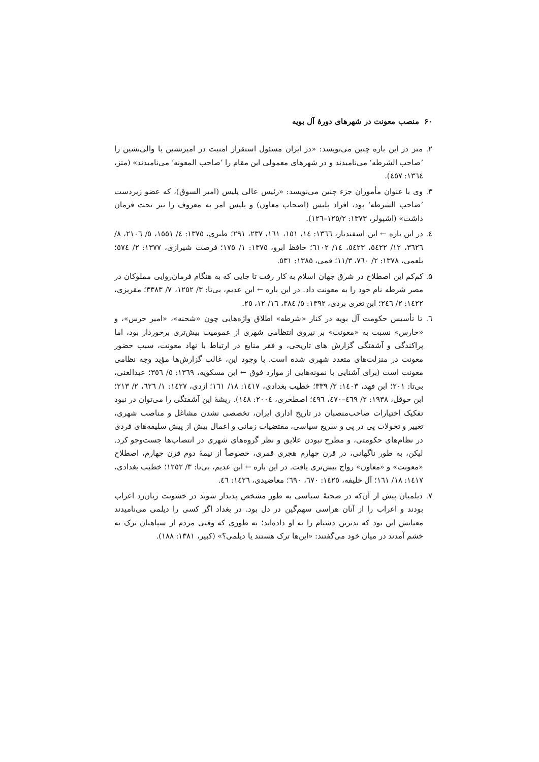۶۰ منصب معونت در شهرهای دورهٔ آل بویه
۲. متز در این باره چنین می‌نویسد: «در ایران مسئول استقرار امنیت در امیرنشین یا والی‌نشین را ’صاحب الشرطه‘ می‌نامیدند و در شهرهای معمولی این مقام را ’صاحب المعونه‘ می‌نامیدند» (متز، ١٣٦٤: ٤٥٧).
۳. وی با عنوان مأموران جزء چنین می‌نویسد: «رئیس عالی پلیس (امیر السوق)، که عضو زیردست ’صاحب الشرطه‘ بود، افراد پلیس (اصحاب معاون) و پلیس امر به معروف را نیز تحت فرمان داشت» (اشپولر، ١٣٧٣: ١٢٥/٢–١٢٦).
٤. در این باره ← ابن اسفندیار، ١٣٦٦: ١٤، ١٥١، ١٦١، ٢٣٧، ٢٩١؛ طبری، ١٣٧٥: ٤/ ١٥٥١، ٥/ ٢١٠٦، ٨/ ٣٦٢٦، ١٢/ ٥٤٢٢، ٥٤٢٣، ١٤/ ٦١٠٢؛ حافظ ابرو، ١٣٧٥: ١/ ١٧٥؛ فرصت شیرازی، ١٣٧٧: ٢/ ٥٧٤؛ بلعمی، ١٣٧٨: ٢/ ٧٦٠، ١١/٣؛ قمی، ١٣٨٥: ٥٣١.
۵. کم‌کم این اصطلاح در شرق جهان اسلام به کار رفت تا جایی که به هنگام فرمان‌روایی مملوکان در مصر شرطه نام خود را به معونت داد. در این باره ← ابن عدیم، بی‌تا: ٣/ ١٢٥٢، ٧/ ٣٣٨٣؛ مقریزی، ١٤٢٢: ٢/ ٢٤٦؛ ابن تغری بردی، ١٣٩٢: ٥/ ٣٨٤، ١٦/ ١٢، ٢٥.
٦. تا تأسیس حکومت آل بویه در کنار «شرطه» اطلاق واژه‌هایی چون «شحنه»، «امیر حرس»، و «حارس» نسبت به «معونت» بر نیروی انتظامی شهری از عمومیت بیش‌تری برخوردار بود، اما پراکندگی و آشفتگی گزارش های تاریخی، و فقر منابع در ارتباط با نهاد معونت، سبب حضور معونت در منزلت‌های متعدد شهری شده است. با وجود این، غالب گزارش‌ها مؤید وجه نظامی معونت است (برای آشنایی با نمونه‌هایی از موارد فوق ← ابن مسکویه، ١٣٦٩: ٥/ ٣٥٦؛ عبدالغنی، بی‌تا: ٢٠١؛ ابن فهد، ١٤٠٣: ٢/ ٣٣٩؛ خطیب بغدادی، ١٤١٧: ١٨/ ١٦١؛ ازدی، ١٤٢٧: ١/ ٦٢٦، ٢/ ٢١٣؛ ابن حوقل، ١٩٣٨: ٢/ ٤٦٩–٤٧٠، ٤٩٦؛ اصطخری، ٢٠٠٤: ١٤٨). ریشهٔ این آشفتگی را می‌توان در نبود تفکیک اختیارات صاحب‌منصبان در تاریخ اداری ایران، تخصصی نشدن مشاغل و مناصب شهری، تغییر و تحولات پی در پی و سریع سیاسی، مقتضیات زمانی و اعمال بیش از پیش سلیقه‌های فردی در نظام‌های حکومتی، و مطرح نبودن علایق و نظر گروه‌های شهری در انتصاب‌ها جست‌وجو کرد. لیکن، به طور ناگهانی، در قرن چهارم هجری قمری، خصوصاً از نیمهٔ دوم قرن چهارم، اصطلاح «معونت» و «معاون» رواج بیش‌تری یافت. در این باره ← ابن عدیم، بی‌تا: ٣/ ١٢٥٢؛ خطیب بغدادی، ١٤١٧: ١٨/ ١٦١؛ آل خلیفه، ١٤٢٥: ٦٧٠، ٦٩٠؛ معاضیدی، ١٤٢٦: ٤٦.
۷. دیلمیان پیش از آن‌که در صحنهٔ سیاسی به طور مشخص پدیدار شوند در خشونت زبان‌زد اعراب بودند و اعراب را از آنان هراسی سهم‌گین در دل بود. در بغداد اگر کسی را دیلمی می‌نامیدند معنایش این بود که بدترین دشنام را به او داده‌اند؛ به طوری که وقتی مردم از سپاهیان ترک به خشم آمدند در میان خود می‌گفتند: «این‌ها ترک هستند یا دیلمی؟» (کبیر، ١٣٨١: ١٨٨).